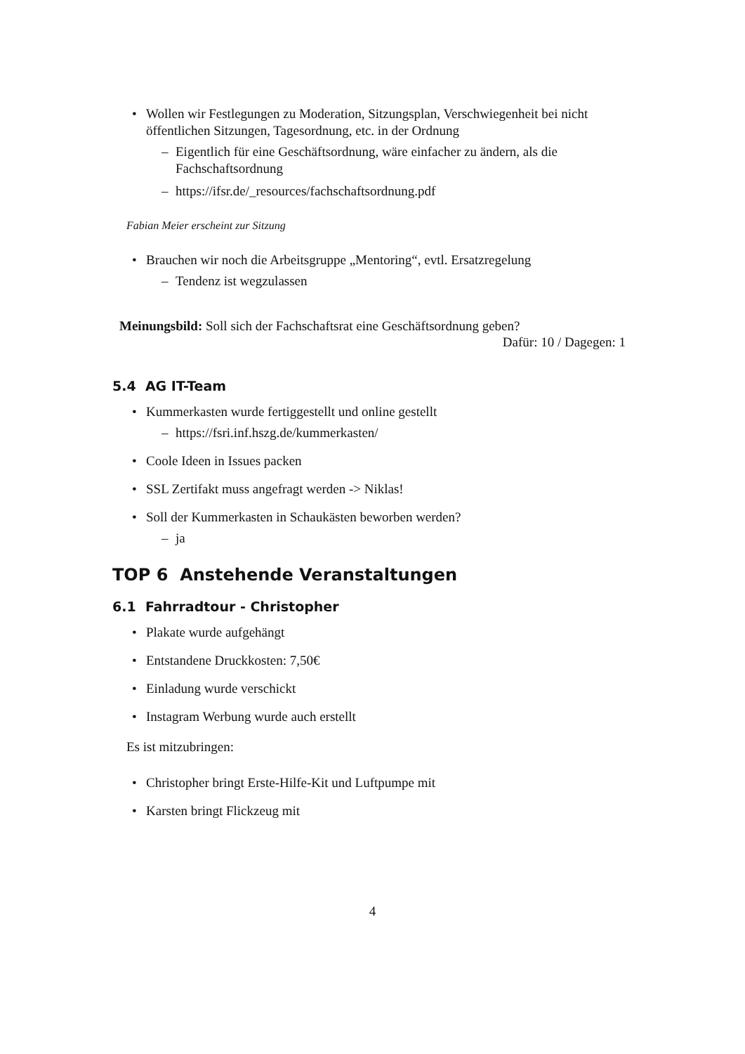• Wollen wir Festlegungen zu Moderation, Sitzungsplan, Verschwiegenheit bei nicht öffentlichen Sitzungen, Tagesordnung, etc. in der Ordnung
– Eigentlich für eine Geschäftsordnung, wäre einfacher zu ändern, als die Fachschaftsordnung
– https://ifsr.de/_resources/fachschaftsordnung.pdf
Fabian Meier erscheint zur Sitzung
• Brauchen wir noch die Arbeitsgruppe „Mentoring“, evtl. Ersatzregelung
– Tendenz ist wegzulassen
Meinungsbild: Soll sich der Fachschaftsrat eine Geschäftsordnung geben?
Dafür: 10 / Dagegen: 1
5.4 AG IT-Team
• Kummerkasten wurde fertiggestellt und online gestellt
– https://fsri.inf.hszg.de/kummerkasten/
• Coole Ideen in Issues packen
• SSL Zertifakt muss angefragt werden -> Niklas!
• Soll der Kummerkasten in Schaukästen beworben werden?
– ja
TOP 6 Anstehende Veranstaltungen
6.1 Fahrradtour - Christopher
• Plakate wurde aufgehängt
• Entstandene Druckkosten: 7,50€
• Einladung wurde verschickt
• Instagram Werbung wurde auch erstellt
Es ist mitzubringen:
• Christopher bringt Erste-Hilfe-Kit und Luftpumpe mit
• Karsten bringt Flickzeug mit
4